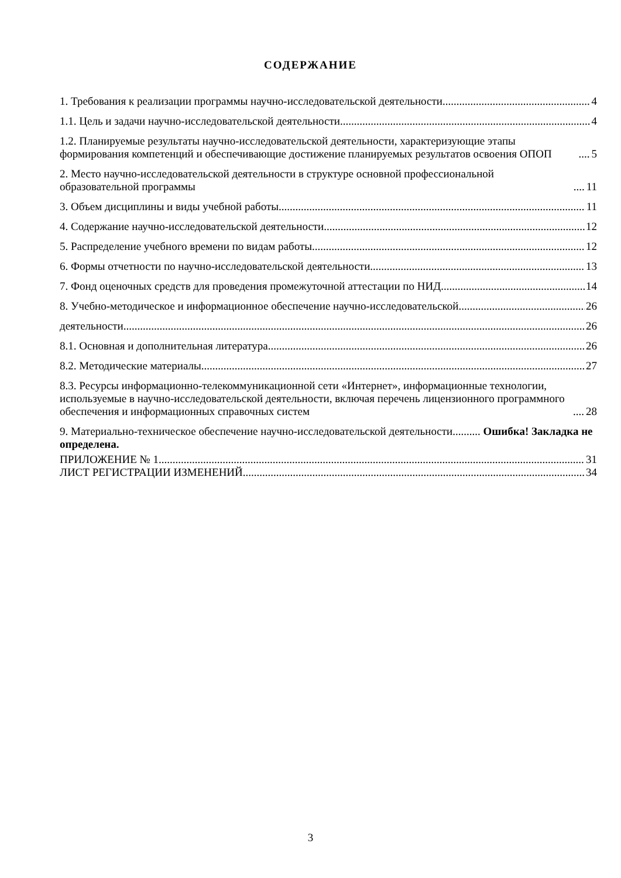СОДЕРЖАНИЕ
1. Требования к реализации программы научно-исследовательской деятельности 4
1.1. Цель и задачи научно-исследовательской деятельности 4
1.2. Планируемые результаты научно-исследовательской деятельности, характеризующие этапы формирования компетенций и обеспечивающие достижение планируемых результатов освоения ОПОП 5
2. Место научно-исследовательской деятельности в структуре основной профессиональной образовательной программы 11
3. Объем дисциплины и виды учебной работы 11
4. Содержание научно-исследовательской деятельности 12
5. Распределение учебного времени по видам работы 12
6. Формы отчетности по научно-исследовательской деятельности 13
7. Фонд оценочных средств для проведения промежуточной аттестации по НИД 14
8. Учебно-методическое и информационное обеспечение научно-исследовательской 26
деятельности 26
8.1. Основная и дополнительная литература 26
8.2. Методические материалы 27
8.3. Ресурсы информационно-телекоммуникационной сети «Интернет», информационные технологии, используемые в научно-исследовательской деятельности, включая перечень лицензионного программного обеспечения и информационных справочных систем 28
9. Материально-техническое обеспечение научно-исследовательской деятельности.......... Ошибка! Закладка не определена.
ПРИЛОЖЕНИЕ № 1 31
ЛИСТ РЕГИСТРАЦИИ ИЗМЕНЕНИЙ 34
3